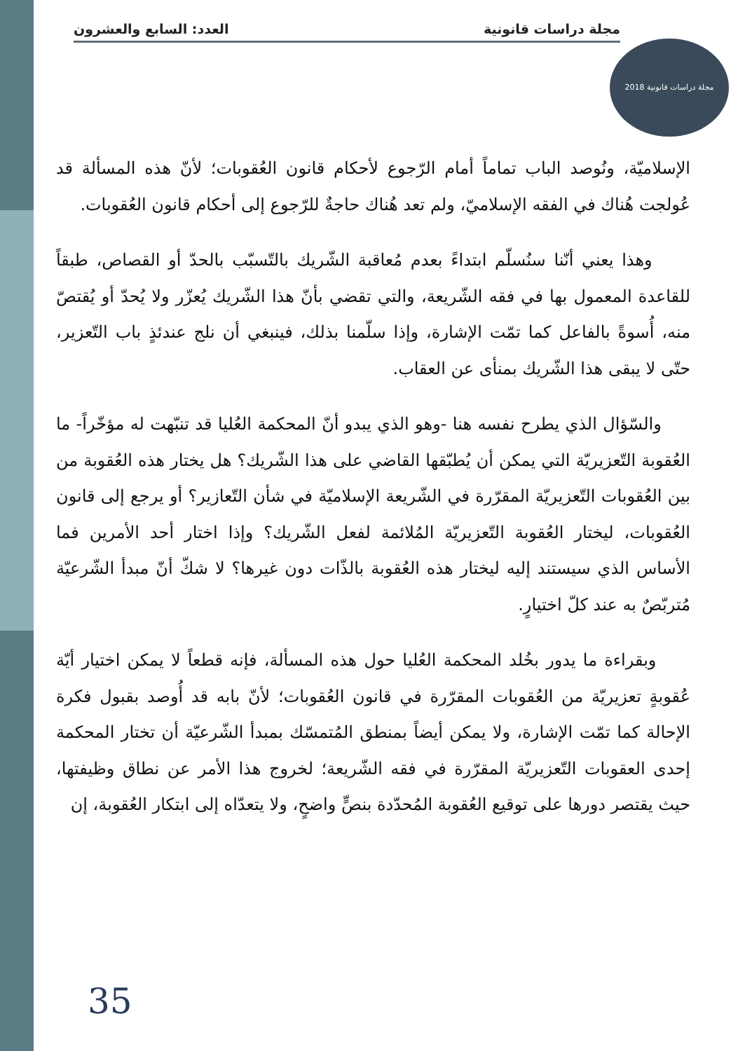مجلة دراسات قانونية العدد: السابع والعشرون
مجلة دراسات قانونية 2018
الإسلاميّة، ونُوصد الباب تماماً أمام الرّجوع لأحكام قانون العُقوبات؛ لأنّ هذه المسألة قد عُولجت هُناك في الفقه الإسلاميّ، ولم تعد هُناك حاجةٌ للرّجوع إلى أحكام قانون العُقوبات.
وهذا يعني أنّنا سنُسلّم ابتداءً بعدم مُعاقبة الشّريك بالتّسبّب بالحدّ أو القصاص، طبقاً للقاعدة المعمول بها في فقه الشّريعة، والتي تقضي بأنّ هذا الشّريك يُعزّر ولا يُحدّ أو يُقتصّ منه، أُسوةً بالفاعل كما تمّت الإشارة، وإذا سلّمنا بذلك، فينبغي أن نلج عندئذٍ باب التّعزير، حتّى لا يبقى هذا الشّريك بمنأى عن العقاب.
والسّؤال الذي يطرح نفسه هنا -وهو الذي يبدو أنّ المحكمة العُليا قد تنبّهت له مؤخّراً- ما العُقوبة التّعزيريّة التي يمكن أن يُطبّقها القاضي على هذا الشّريك؟ هل يختار هذه العُقوبة من بين العُقوبات التّعزيريّة المقرّرة في الشّريعة الإسلاميّة في شأن التّعازير؟ أو يرجع إلى قانون العُقوبات، ليختار العُقوبة التّعزيريّة المُلائمة لفعل الشّريك؟ وإذا اختار أحد الأمرين فما الأساس الذي سيستند إليه ليختار هذه العُقوبة بالذّات دون غيرها؟ لا شكّ أنّ مبدأ الشّرعيّة مُتربّصٌ به عند كلّ اختيارٍ.
وبقراءة ما يدور بخُلد المحكمة العُليا حول هذه المسألة، فإنه قطعاً لا يمكن اختيار أيّة عُقوبةٍ تعزيريّة من العُقوبات المقرّرة في قانون العُقوبات؛ لأنّ بابه قد أُوصد بقبول فكرة الإحالة كما تمّت الإشارة، ولا يمكن أيضاً بمنطق المُتمسّك بمبدأ الشّرعيّة أن تختار المحكمة إحدى العقوبات التّعزيريّة المقرّرة في فقه الشّريعة؛ لخروج هذا الأمر عن نطاق وظيفتها، حيث يقتصر دورها على توقيع العُقوبة المُحدّدة بنصٍّ واضحٍ، ولا يتعدّاه إلى ابتكار العُقوبة، إن
35